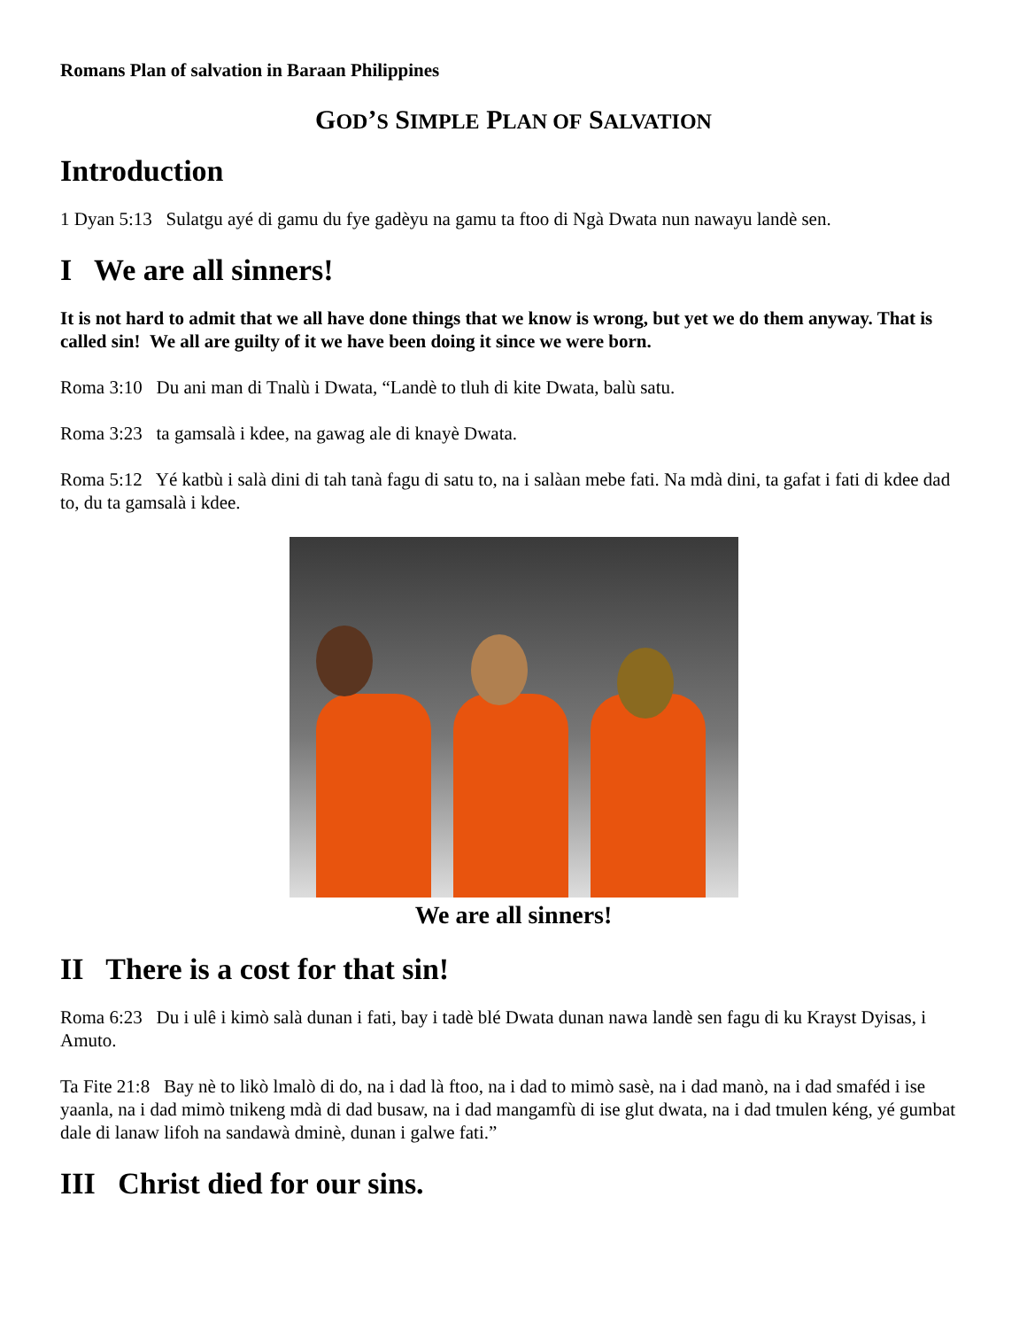Romans Plan of salvation in Baraan Philippines
GOD’S SIMPLE PLAN OF SALVATION
Introduction
1 Dyan 5:13 Sulatgu ayé di gamu du fye gadèyu na gamu ta ftoo di Ngà Dwata nun nawayu landè sen.
I We are all sinners!
It is not hard to admit that we all have done things that we know is wrong, but yet we do them anyway. That is called sin! We all are guilty of it we have been doing it since we were born.
Roma 3:10 Du ani man di Tnalù i Dwata, “Landè to tluh di kite Dwata, balù satu.
Roma 3:23 ta gamsalà i kdee, na gawag ale di knayè Dwata.
Roma 5:12 Yé katbù i salà dini di tah tanà fagu di satu to, na i salàan mebe fati. Na mdà dini, ta gafat i fati di kdee dad to, du ta gamsalà i kdee.
We are all sinners!
II There is a cost for that sin!
Roma 6:23 Du i ulê i kimò salà dunan i fati, bay i tadè blé Dwata dunan nawa landè sen fagu di ku Krayst Dyisas, i Amuto.
Ta Fite 21:8 Bay nè to likò lmalò di do, na i dad là ftoo, na i dad to mimò sasè, na i dad manò, na i dad smaféd i ise yaanla, na i dad mimò tnikeng mdà di dad busaw, na i dad mangamfù di ise glut dwata, na i dad tmulen kéng, yé gumbat dale di lanaw lifoh na sandawà dminè, dunan i galwe fati.”
III Christ died for our sins.